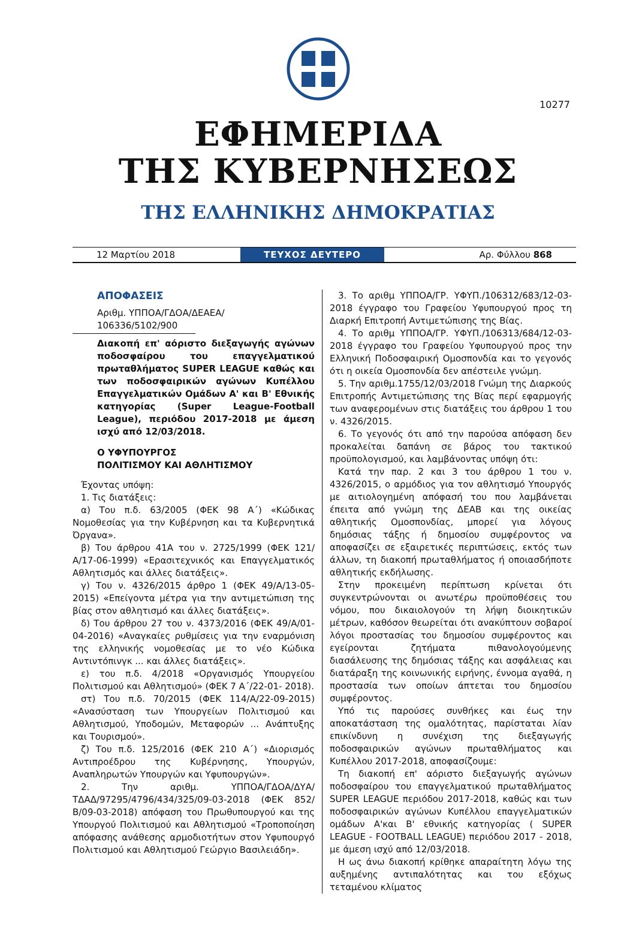10277
ΕΦΗΜΕΡΙΔΑ
ΤΗΣ ΚΥΒΕΡΝΗΣΕΩΣ
ΤΗΣ ΕΛΛΗΝΙΚΗΣ ΔΗΜΟΚΡΑΤΙΑΣ
12 Μαρτίου 2018
ΤΕΥΧΟΣ ΔΕΥΤΕΡΟ
Αρ. Φύλλου 868
ΑΠΟΦΑΣΕΙΣ
Αριθμ. ΥΠΠΟΑ/ΓΔΟΑ/ΔΕΑΕΑ/
106336/5102/900
Διακοπή επ' αόριστο διεξαγωγής αγώνων ποδοσφαίρου του επαγγελματικού πρωταθλήματος SUPER LEAGUE καθώς και των ποδοσφαιρικών αγώνων Κυπέλλου Επαγγελματικών Ομάδων Α' και Β' Εθνικής κατηγορίας (Super League-Football League), περιόδου 2017-2018 με άμεση ισχύ από 12/03/2018.
Ο ΥΦΥΠΟΥΡΓΟΣ
ΠΟΛΙΤΙΣΜΟΥ ΚΑΙ ΑΘΛΗΤΙΣΜΟΥ
Έχοντας υπόψη:
1. Τις διατάξεις:
α) Του π.δ. 63/2005 (ΦΕΚ 98 Α΄) «Κώδικας Νομοθεσίας για την Κυβέρνηση και τα Κυβερνητικά Όργανα».
β) Του άρθρου 41Α του ν. 2725/1999 (ΦΕΚ 121/Α/17-06-1999) «Ερασιτεχνικός και Επαγγελματικός Αθλητισμός και άλλες διατάξεις».
γ) Του ν. 4326/2015 άρθρο 1 (ΦΕΚ 49/Α/13-05-2015) «Επείγοντα μέτρα για την αντιμετώπιση της βίας στον αθλητισμό και άλλες διατάξεις».
δ) Του άρθρου 27 του ν. 4373/2016 (ΦΕΚ 49/Α/01-04-2016) «Αναγκαίες ρυθμίσεις για την εναρμόνιση της ελληνικής νομοθεσίας με το νέο Κώδικα Αντιντόπινγκ ... και άλλες διατάξεις».
ε) του π.δ. 4/2018 «Οργανισμός Υπουργείου Πολιτισμού και Αθλητισμού» (ΦΕΚ 7 Α΄/22-01- 2018).
στ) Του π.δ. 70/2015 (ΦΕΚ 114/Α/22-09-2015) «Ανασύσταση των Υπουργείων Πολιτισμού και Αθλητισμού, Υποδομών, Μεταφορών ... Ανάπτυξης και Τουρισμού».
ζ) Του π.δ. 125/2016 (ΦΕΚ 210 Α΄) «Διορισμός Αντιπροέδρου της Κυβέρνησης, Υπουργών, Αναπληρωτών Υπουργών και Υφυπουργών».
2. Την αριθμ. ΥΠΠΟΑ/ΓΔΟΑ/ΔΥΑ/ΤΔΑΔ/97295/4796/434/325/09-03-2018 (ΦΕΚ 852/Β/09-03-2018) απόφαση του Πρωθυπουργού και της Υπουργού Πολιτισμού και Αθλητισμού «Τροποποίηση απόφασης ανάθεσης αρμοδιοτήτων στον Υφυπουργό Πολιτισμού και Αθλητισμού Γεώργιο Βασιλειάδη».
3. Το αριθμ ΥΠΠΟΑ/ΓΡ. ΥΦΥΠ./106312/683/12-03-2018 έγγραφο του Γραφείου Υφυπουργού προς τη Διαρκή Επιτροπή Αντιμετώπισης της Βίας.
4. Το αριθμ ΥΠΠΟΑ/ΓΡ. ΥΦΥΠ./106313/684/12-03-2018 έγγραφο του Γραφείου Υφυπουργού προς την Ελληνική Ποδοσφαιρική Ομοσπονδία και το γεγονός ότι η οικεία Ομοσπονδία δεν απέστειλε γνώμη.
5. Την αριθμ.1755/12/03/2018 Γνώμη της Διαρκούς Επιτροπής Αντιμετώπισης της Βίας περί εφαρμογής των αναφερομένων στις διατάξεις του άρθρου 1 του ν. 4326/2015.
6. Το γεγονός ότι από την παρούσα απόφαση δεν προκαλείται δαπάνη σε βάρος του τακτικού προϋπολογισμού, και λαμβάνοντας υπόψη ότι:
Κατά την παρ. 2 και 3 του άρθρου 1 του ν. 4326/2015, ο αρμόδιος για τον αθλητισμό Υπουργός με αιτιολογημένη απόφασή του που λαμβάνεται έπειτα από γνώμη της ΔΕΑΒ και της οικείας αθλητικής Ομοσπονδίας, μπορεί για λόγους δημόσιας τάξης ή δημοσίου συμφέροντος να αποφασίζει σε εξαιρετικές περιπτώσεις, εκτός των άλλων, τη διακοπή πρωταθλήματος ή οποιασδήποτε αθλητικής εκδήλωσης.
Στην προκειμένη περίπτωση κρίνεται ότι συγκεντρώνονται οι ανωτέρω προϋποθέσεις του νόμου, που δικαιολογούν τη λήψη διοικητικών μέτρων, καθόσον θεωρείται ότι ανακύπτουν σοβαροί λόγοι προστασίας του δημοσίου συμφέροντος και εγείρονται ζητήματα πιθανολογούμενης διασάλευσης της δημόσιας τάξης και ασφάλειας και διατάραξη της κοινωνικής ειρήνης, έννομα αγαθά, η προστασία των οποίων άπτεται του δημοσίου συμφέροντος.
Υπό τις παρούσες συνθήκες και έως την αποκατάσταση της ομαλότητας, παρίσταται λίαν επικίνδυνη η συνέχιση της διεξαγωγής ποδοσφαιρικών αγώνων πρωταθλήματος και Κυπέλλου 2017-2018, αποφασίζουμε:
Τη διακοπή επ' αόριστο διεξαγωγής αγώνων ποδοσφαίρου του επαγγελματικού πρωταθλήματος SUPER LEAGUE περιόδου 2017-2018, καθώς και των ποδοσφαιρικών αγώνων Κυπέλλου επαγγελματικών ομάδων Α'και Β' εθνικής κατηγορίας ( SUPER LEAGUE - FOOTBALL LEAGUE) περιόδου 2017 - 2018, με άμεση ισχύ από 12/03/2018.
Η ως άνω διακοπή κρίθηκε απαραίτητη λόγω της αυξημένης αντιπαλότητας και του εξόχως τεταμένου κλίματος